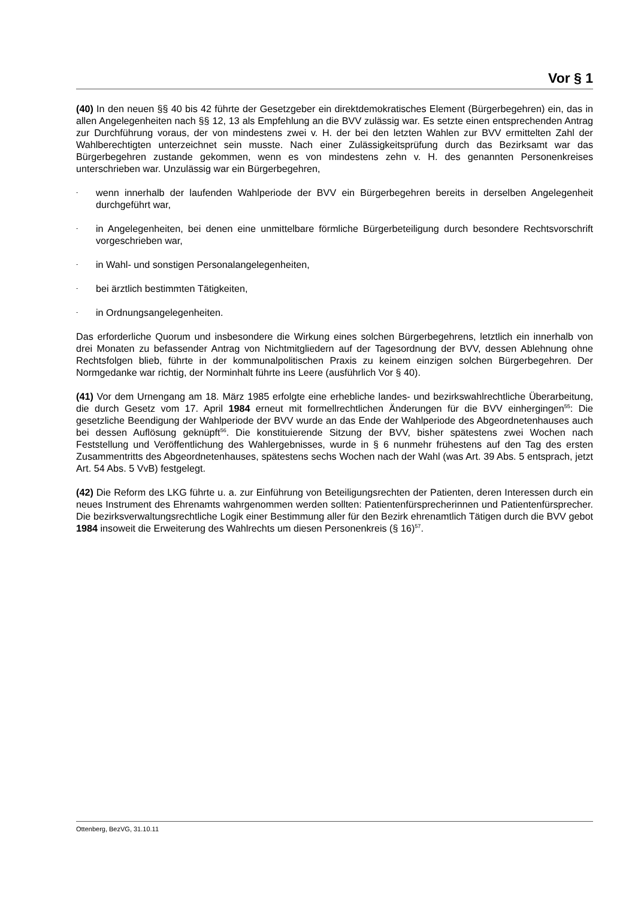Vor § 1
(40) In den neuen §§ 40 bis 42 führte der Gesetzgeber ein direktdemokratisches Element (Bürgerbegehren) ein, das in allen Angelegenheiten nach §§ 12, 13 als Empfehlung an die BVV zulässig war. Es setzte einen entsprechenden Antrag zur Durchführung voraus, der von mindestens zwei v. H. der bei den letzten Wahlen zur BVV ermittelten Zahl der Wahlberechtigten unterzeichnet sein musste. Nach einer Zulässigkeitsprüfung durch das Bezirksamt war das Bürgerbegehren zustande gekommen, wenn es von mindestens zehn v. H. des genannten Personenkreises unterschrieben war. Unzulässig war ein Bürgerbegehren,
- wenn innerhalb der laufenden Wahlperiode der BVV ein Bürgerbegehren bereits in derselben Angelegenheit durchgeführt war,
- in Angelegenheiten, bei denen eine unmittelbare förmliche Bürgerbeteiligung durch besondere Rechtsvorschrift vorgeschrieben war,
- in Wahl- und sonstigen Personalangelegenheiten,
- bei ärztlich bestimmten Tätigkeiten,
- in Ordnungsangelegenheiten.
Das erforderliche Quorum und insbesondere die Wirkung eines solchen Bürgerbegehrens, letztlich ein innerhalb von drei Monaten zu befassender Antrag von Nichtmitgliedern auf der Tagesordnung der BVV, dessen Ablehnung ohne Rechtsfolgen blieb, führte in der kommunalpolitischen Praxis zu keinem einzigen solchen Bürgerbegehren. Der Normgedanke war richtig, der Norminhalt führte ins Leere (ausführlich Vor § 40).
(41) Vor dem Urnengang am 18. März 1985 erfolgte eine erhebliche landes- und bezirkswahlrechtliche Überarbeitung, die durch Gesetz vom 17. April 1984 erneut mit formellrechtlichen Änderungen für die BVV einhergingen<sup>55</sup>: Die gesetzliche Beendigung der Wahlperiode der BVV wurde an das Ende der Wahlperiode des Abgeordnetenhauses auch bei dessen Auflösung geknüpft<sup>56</sup>. Die konstituierende Sitzung der BVV, bisher spätestens zwei Wochen nach Feststellung und Veröffentlichung des Wahlergebnisses, wurde in § 6 nunmehr frühestens auf den Tag des ersten Zusammentritts des Abgeordnetenhauses, spätestens sechs Wochen nach der Wahl (was Art. 39 Abs. 5 entsprach, jetzt Art. 54 Abs. 5 VvB) festgelegt.
(42) Die Reform des LKG führte u. a. zur Einführung von Beteiligungsrechten der Patienten, deren Interessen durch ein neues Instrument des Ehrenamts wahrgenommen werden sollten: Patientenfürsprecherinnen und Patientenfürsprecher. Die bezirksverwaltungsrechtliche Logik einer Bestimmung aller für den Bezirk ehrenamtlich Tätigen durch die BVV gebot 1984 insoweit die Erweiterung des Wahlrechts um diesen Personenkreis (§ 16)<sup>57</sup>.
Ottenberg, BezVG, 31.10.11